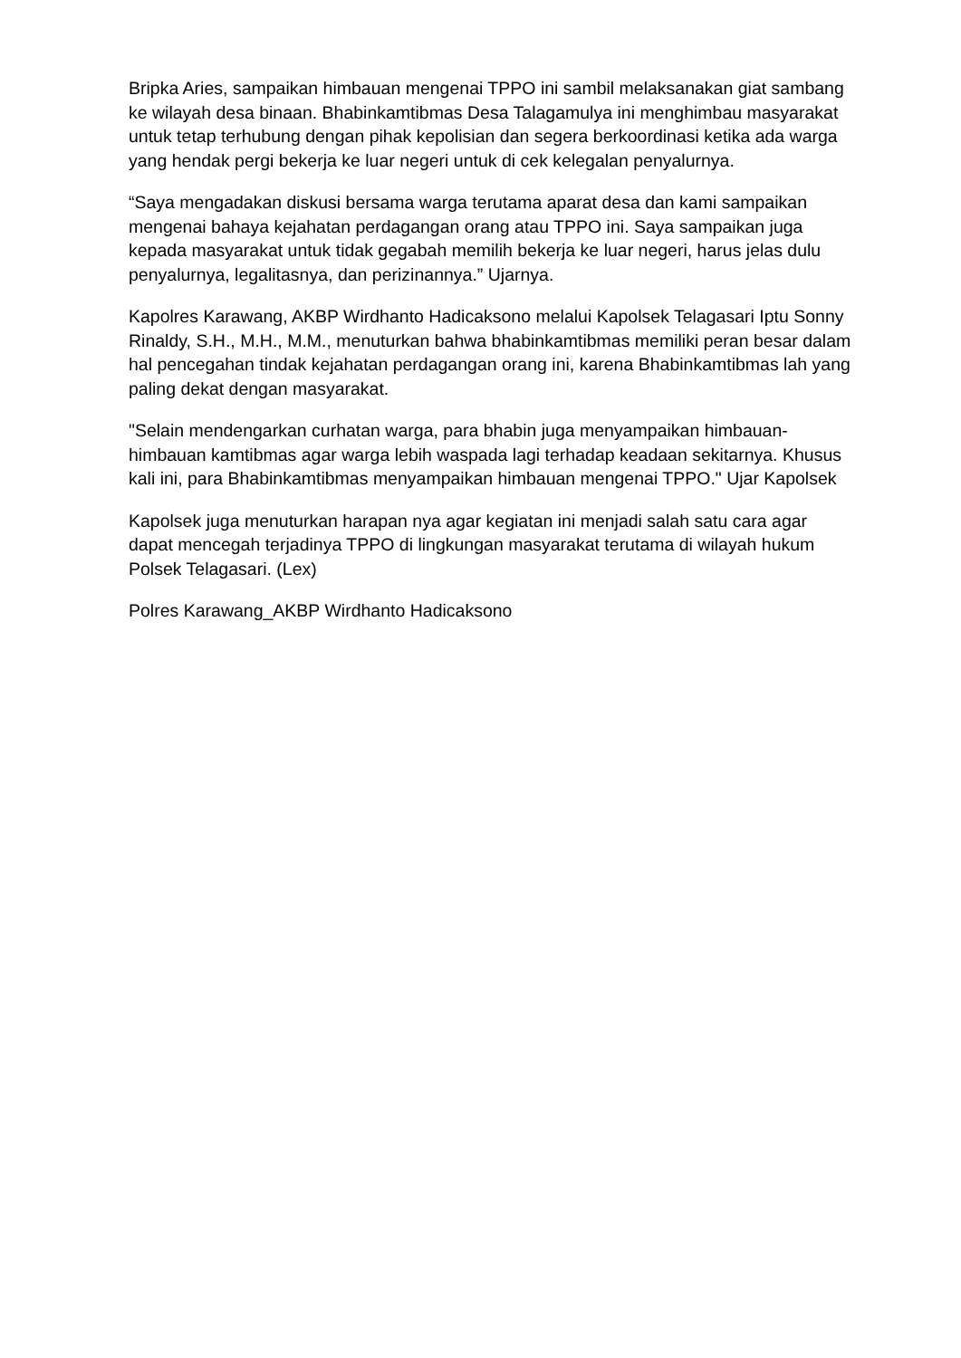Bripka Aries, sampaikan himbauan mengenai TPPO ini sambil melaksanakan giat sambang ke wilayah desa binaan. Bhabinkamtibmas Desa Talagamulya ini menghimbau masyarakat untuk tetap terhubung dengan pihak kepolisian dan segera berkoordinasi ketika ada warga yang hendak pergi bekerja ke luar negeri untuk di cek kelegalan penyalurnya.
“Saya mengadakan diskusi bersama warga terutama aparat desa dan kami sampaikan mengenai bahaya kejahatan perdagangan orang atau TPPO ini. Saya sampaikan juga kepada masyarakat untuk tidak gegabah memilih bekerja ke luar negeri, harus jelas dulu penyalurnya, legalitasnya, dan perizinannya.” Ujarnya.
Kapolres Karawang, AKBP Wirdhanto Hadicaksono melalui Kapolsek Telagasari Iptu Sonny Rinaldy, S.H., M.H., M.M., menuturkan bahwa bhabinkamtibmas memiliki peran besar dalam hal pencegahan tindak kejahatan perdagangan orang ini, karena Bhabinkamtibmas lah yang paling dekat dengan masyarakat.
"Selain mendengarkan curhatan warga, para bhabin juga menyampaikan himbauan-himbauan kamtibmas agar warga lebih waspada lagi terhadap keadaan sekitarnya. Khusus kali ini, para Bhabinkamtibmas menyampaikan himbauan mengenai TPPO." Ujar Kapolsek
Kapolsek juga menuturkan harapan nya agar kegiatan ini menjadi salah satu cara agar dapat mencegah terjadinya TPPO di lingkungan masyarakat terutama di wilayah hukum Polsek Telagasari. (Lex)
Polres Karawang_AKBP Wirdhanto Hadicaksono